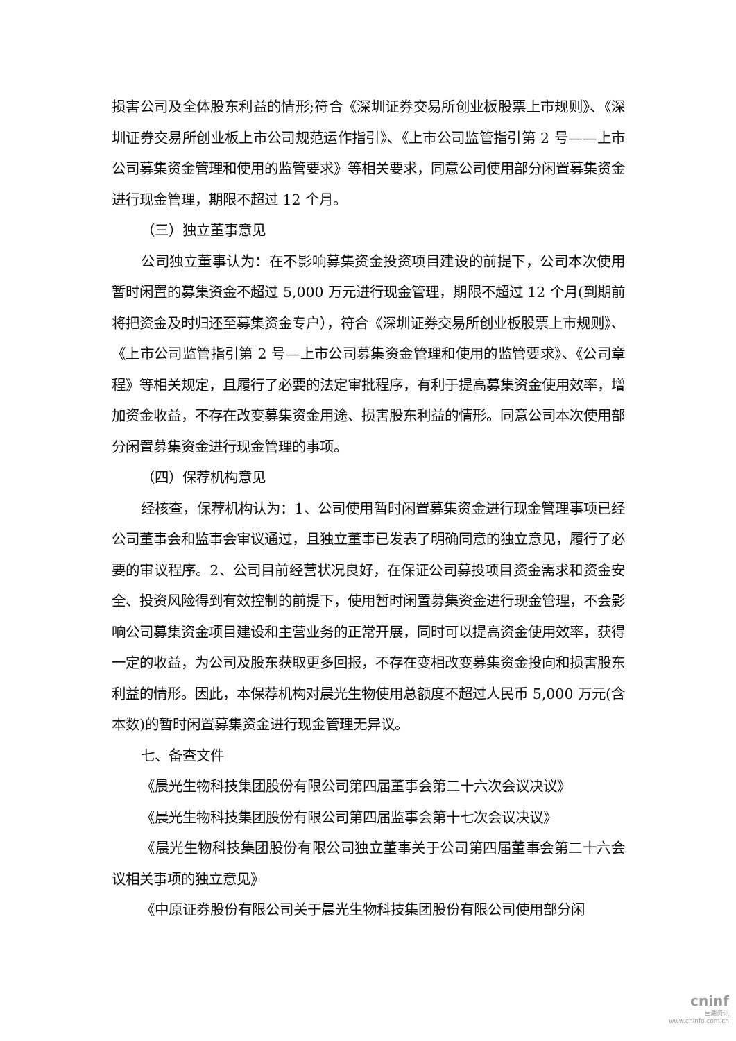损害公司及全体股东利益的情形;符合《深圳证券交易所创业板股票上市规则》、《深圳证券交易所创业板上市公司规范运作指引》、《上市公司监管指引第 2 号——上市公司募集资金管理和使用的监管要求》等相关要求，同意公司使用部分闲置募集资金进行现金管理，期限不超过 12 个月。
（三）独立董事意见
公司独立董事认为：在不影响募集资金投资项目建设的前提下，公司本次使用暂时闲置的募集资金不超过 5,000 万元进行现金管理，期限不超过 12 个月(到期前将把资金及时归还至募集资金专户），符合《深圳证券交易所创业板股票上市规则》、《上市公司监管指引第 2 号—上市公司募集资金管理和使用的监管要求》、《公司章程》等相关规定，且履行了必要的法定审批程序，有利于提高募集资金使用效率，增加资金收益，不存在改变募集资金用途、损害股东利益的情形。同意公司本次使用部分闲置募集资金进行现金管理的事项。
（四）保荐机构意见
经核查，保荐机构认为：1、公司使用暂时闲置募集资金进行现金管理事项已经公司董事会和监事会审议通过，且独立董事已发表了明确同意的独立意见，履行了必要的审议程序。2、公司目前经营状况良好，在保证公司募投项目资金需求和资金安全、投资风险得到有效控制的前提下，使用暂时闲置募集资金进行现金管理，不会影响公司募集资金项目建设和主营业务的正常开展，同时可以提高资金使用效率，获得一定的收益，为公司及股东获取更多回报，不存在变相改变募集资金投向和损害股东利益的情形。因此，本保荐机构对晨光生物使用总额度不超过人民币 5,000 万元(含本数)的暂时闲置募集资金进行现金管理无异议。
七、备查文件
《晨光生物科技集团股份有限公司第四届董事会第二十六次会议决议》
《晨光生物科技集团股份有限公司第四届监事会第十七次会议决议》
《晨光生物科技集团股份有限公司独立董事关于公司第四届董事会第二十六会议相关事项的独立意见》
《中原证券股份有限公司关于晨光生物科技集团股份有限公司使用部分闲
cninf
巨潮资讯
www.cninfo.com.cn